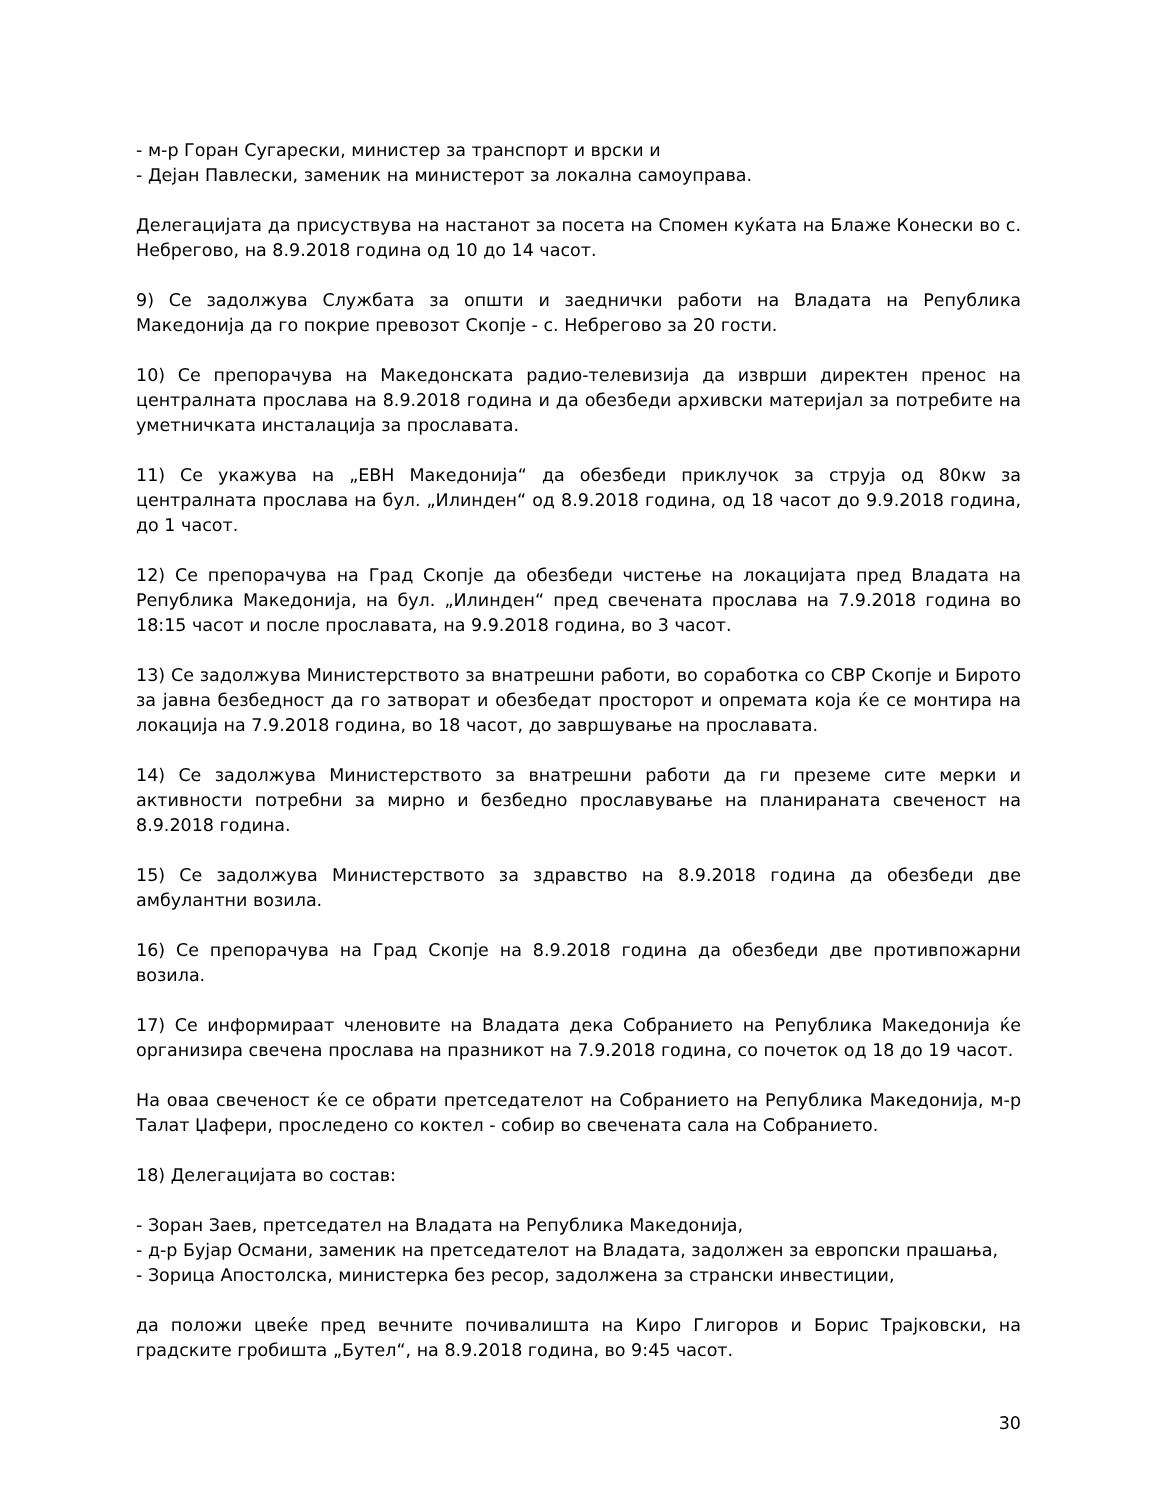- м-р Горан Сугарески, министер за транспорт и врски и
- Дејан Павлески, заменик на министерот за локална самоуправа.
Делегацијата да присуствува на настанот за посета на Спомен куќата на Блаже Конески во с. Небрегово, на 8.9.2018 година од 10 до 14 часот.
9) Се задолжува Службата за општи и заеднички работи на Владата на Република Македонија да го покрие превозот Скопје - с. Небрегово за 20 гости.
10) Се препорачува на Македонската радио-телевизија да изврши директен пренос на централната прослава на 8.9.2018 година и да обезбеди архивски материјал за потребите на уметничката инсталација за прославата.
11) Се укажува на „ЕВН Македонија“ да обезбеди приклучок за струја од 80кw за централната прослава на бул. „Илинден“ од 8.9.2018 година, од 18 часот до 9.9.2018 година, до 1 часот.
12) Се препорачува на Град Скопје да обезбеди чистење на локацијата пред Владата на Република Македонија, на бул. „Илинден“ пред свечената прослава на 7.9.2018 година во 18:15 часот и после прославата, на 9.9.2018 година, во 3 часот.
13) Се задолжува Министерството за внатрешни работи, во соработка со СВР Скопје и Бирото за јавна безбедност да го затворат и обезбедат просторот и опремата која ќе се монтира на локација на 7.9.2018 година, во 18 часот, до завршување на прославата.
14) Се задолжува Министерството за внатрешни работи да ги преземе сите мерки и активности потребни за мирно и безбедно прославување на планираната свеченост на 8.9.2018 година.
15) Се задолжува Министерството за здравство на 8.9.2018 година да обезбеди две амбулантни возила.
16) Се препорачува на Град Скопје на 8.9.2018 година да обезбеди две противпожарни возила.
17) Се информираат членовите на Владата дека Собранието на Република Македонија ќе организира свечена прослава на празникот на 7.9.2018 година, со почеток од 18 до 19 часот.
На оваа свеченост ќе се обрати претседателот на Собранието на Република Македонија, м-р Талат Џафери, проследено со коктел - собир во свечената сала на Собранието.
18) Делегацијата во состав:
- Зоран Заев, претседател на Владата на Република Македонија,
- д-р Бујар Османи, заменик на претседателот на Владата, задолжен за европски прашања,
- Зорица Апостолска, министерка без ресор, задолжена за странски инвестиции,
да положи цвеќе пред вечните почивалишта на Киро Глигоров и Борис Трајковски, на градските гробишта „Бутел“, на 8.9.2018 година, во 9:45 часот.
30